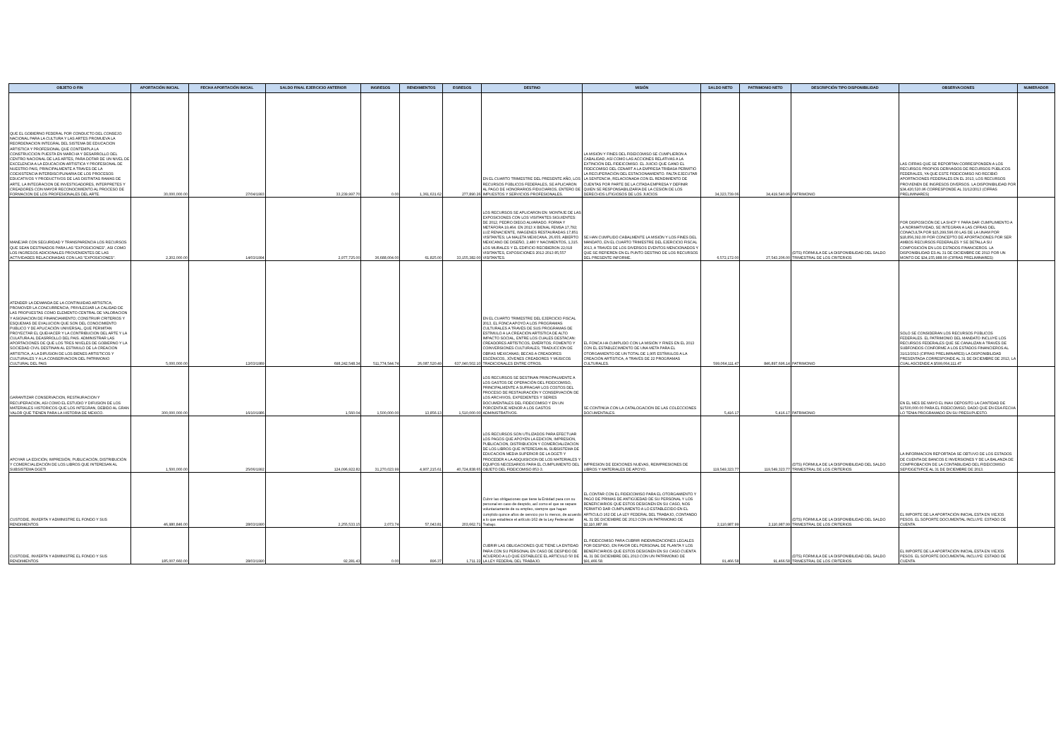| OBJETO O FIN | APORTACIÓN INICIAL | FECHA APORTACIÓN INICIAL | SALDO FINAL EJERCICIO ANTERIOR | INGRESOS | RENDIMIENTOS | EGRESOS | DESTINO | MISIÓN | SALDO NETO | PATRIMONIO NETO | DESCRIPCIÓN TIPO DISPONIBILIDAD | OBSERVACIONES | NUMERADOR |
| --- | --- | --- | --- | --- | --- | --- | --- | --- | --- | --- | --- | --- | --- |
| QUE EL GOBIERNO FEDERAL POR CONDUCTO DEL CONSEJO NACIONAL PARA LA CULTURA Y LAS ARTES PROMUEVA LA REORDENACION INTEGRAL DEL SISTEMA DE EDUCACION ARTISTICA Y PROFESIONAL QUE CONTEMPLA LA CONSTRUCCION PUESTA EN MARCHA Y DESARROLLO DEL CENTRO NACIONAL DE LAS ARTES, PARA DOTAR DE UN NIVEL DE EXCELENCIA A LA EDUCACION ARTISTICA Y PROFESIONAL DE NUESTRO PAIS, PRINCIPALMENTE A TRAVES DE LA COEXISTENCIA INTERDISCIPLINARIA DE LOS PROCESOS EDUCATIVOS Y PRODUCTIVOS DE LAS DISTINTAS RAMAS DE ARTE, LA INTEGRACION DE INVESTIGADORES, INTERPRETES Y CREADORES CON MAYOR RECONOCIMIENTO AL PROCESO DE FORMACION DE LOS PROFESIONALES DEL ARTE. | 30,000,000.00 | 27/04/1993 | 33,239,997.70 | 0.00 | 1,361,631.62 | 277,890.26 | EN EL CUARTO TRIMESTRE DEL PRESENTE AÑO, LOS RECURSOS PÚBLICOS FEDERALES, SE APLICARON AL PAGO DE HONORARIOS FIDUCIARIOS, ENTERO DE IMPUESTOS Y SERVICIOS PROFESIONALES. | LA MISIÓN Y FINES DEL FIDEICOMISO SE CUMPLIERON A CABALIDAD, ASÍ COMO LAS ACCIONES RELATIVAS A LA EXTINCIÓN DEL FIDEICOMISO. EL JUICIO QUE GANO EL FIDEICOMISO DEL CENART A LA EMPRESA TRIBASA PERMITIÓ LA RECUPERACIÓN DEL ESTACIONAMIENTO. FALTA EJECUTAR LA SENTENCIA, RELACIONADA CON EL RENDIMIENTO DE CUENTAS POR PARTE DE LA CITADA EMPRESA Y DEFINIR QUIEN SE RESPONSABILIZARÍA DE LA CESIÓN DE LOS DERECHOS LITIGIOSOS DE LOS JUICIOS | 34,323,739.06 | 34,419,540.96 | PATRIMONIO | LAS CIFRAS QUE SE REPORTAN CORRESPONDEN A LOS RECURSOS PROPIOS DERIVADOS DE RECURSOS PÚBLICOS FEDERALES, YA QUE ESTE FIDEICOMISO NO RECIBIÓ APORTACIONES FEDERALES EN EL 2013, LOS RECURSOS PROVIENEN DE INGRESOS DIVERSOS. LA DISPONIBILIDAD POR $34,420,520.96 CORRESPONDE AL 31/12/2013 (CIFRAS PRELIMINARES) | |
| MANEJAR CON SEGURIDAD Y TRANSPARENCIA LOS RECURSOS QUE SEAN DESTINADOS PARA LAS "EXPOSICIONES", ASI COMO LOS INGRESOS ADICIONALES PROVENIENTES DE LAS ACTIVIDADES RELACIONADAS CON LAS "EXPOSICIONES". | 2,202,000.00 | 14/03/1994 | 2,977,725.00 | 36,688,004.00 | 61,825.00 | 33,155,382.00 | LOS RECURSOS SE APLICARON EN: MONTAJE DE LAS EXPOSICIONES CON LOS VISITANTES SIGUIENTES: DE 2012, PEDRO DIEGO ALVARADO. FORMA Y METÁFORA 19,464. EN 2013 X BIENAL FEMSA 17,792; LUZ RENACIENTE, IMAGENES RESTAURADAS 17,851 VISITANTES; LA MALETA MEXICANA, 26,655; ABIERTO MEXICANO DE DISEÑO, 2,480 Y NACIMIENTOS, 1,315. LOS MURALES Y EL EDIFICIO RECIBIERON 22,018 VISITANTES, EXPOSICIONES 2012-2013 85,557 VISITANTES. | SE HAN CUMPLIDO CABALMENTE LA MISIÓN Y LOS FINES DEL MANDATO, EN EL CUARTO TRIMESTRE DEL EJERCICIO FISCAL 2013, A TRAVÉS DE LOS DIVERSOS EVENTOS MENCIONADOS Y QUE SE REFIEREN EN EL PUNTO DESTINO DE LOS RECURSOS DEL PRESENTE INFORME. | 6,572,172.00 | 27,543,206.00 | (DTS) FÓRMULA DE LA DISPONIBILIDAD DEL SALDO TRIMESTRAL DE LOS CRITERIOS | POR DISPOSICIÓN DE LA SHCP Y PARA DAR CUMPLIMIENTO A LA NORMATIVIDAD, SE INTEGRAN A LAS CIFRAS DEL CONACULTA POR $15,299,596.00 LAS DE LA UNAM POR $18,856,392.00 POR CONCEPTO DE APORTACIONES POR SER AMBOS RECURSOS FEDERALES Y SE DETALLA SU COMPOSICIÓN EN LOS ESTADOS FINANCIEROS. LA DISPONIBILIDAD ES AL 31 DE DICIEMBRE DE 2013 POR UN MONTO DE $34,155,988.00 (CIFRAS PRELIMINARES) | |
| ATENDER LA DEMANDA DE LA CONTINUIDAD ARTISTICA; PROMOVER LA CONCURRENCIA, PRIVILEGIAR LA CALIDAD DE LAS PROPUESTAS COMO ELEMENTO CENTRAL DE VALORACION Y ASIGNACION DE FINANCIAMIENTO; CONSTRUIR CRITERIOS Y ESQUEMAS DE EVALUCION QUE SON DEL CONOCIMIENTO PUBLICO Y DE APLICACIÓN UNIVERSAL, QUE PERMITAN PROYECTAR EL QUEHACER Y LA CONTRIBUCION DEL ARTE Y LA CULATURA AL DEASRROLLO DEL PAIS. ADMINISTRAR LAS APORTACIONES DE QUE LOS TRES NIVELES DE GOBIERNO Y LA SOCIEDAD CIVIL DESTINAN AL ESTIMULO DE LA CREACION ARTISTICA, A LA DIFUSION DE LOS BIENES ARTISTICOS Y CULTURALES Y A LA CONSERVACION DEL PATRIMONIO CULTURAL DEL PAIS | 5,000,000.00 | 12/03/1989 | 698,242,548.34 | 511,774,544.74 | 26,087,520.49 | 637,040,502.10 | EN EL CUARTO TRIMESTRE DEL EJERCICIO FISCAL 2013, EL FONCA APOYÓ A LOS PROGRAMAS CULTURALES A TRAVÉS DE SUS PROGRAMAS DE ESTÍMULO A LA CREACIÓN ARTÍSTICA DE ALTO IMPACTO SOCIAL, ENTRE LOS CUALES DESTACAN: CREADORES ARTÍSTICOS, EMÉRITOS; FOMENTO Y COINVERSIONES CULTURALES; TRADUCCIÓN DE OBRAS MEXICANAS; BECAS A CREADORES ESCÉNICOS, JÓVENES CREADORES Y MÚSICOS TRADICIONALES ENTRE OTROS. | EL FONCA HA CUMPLIDO CON LA MISIÓN Y FINES EN EL 2013 CON EL ESTABLECIMIENTO DE UNA META PARA EL OTORGAMIENTO DE UN TOTAL DE 1,905 ESTÍMULOS A LA CREACIÓN ARTÍSTICA, A TRAVÉS DE 22 PROGRAMAS CULTURALES. | 599,064,111.47 | 846,897,696.14 | PATRIMONIO | SOLO SE CONSIDERAN LOS RECURSOS PÚBLICOS FEDERALES. EL PATRIMONIO DEL MANDATO INCLUYE LOS RECURSOS FEDERALES QUE SE CANALIZAN A TRAVÉS DE SUBFONDOS CONFORME A LOS ESTADOS FINANCIEROS AL 31/12/2013 (CIFRAS PRELIMINARES) LA DISPONIBILIDAD PRESENTADA CORRESPONDE AL 31 DE DICIEMBRE DE 2013, LA CUAL ASCIENDE A $599,064,111.47 | |
| GARANTIZAR CONSERVACION, RESTAURACION Y RECUPERACION, ASI COMO EL ESTUDIO Y DIFUSION DE LOS MATERIALES HISTORICOS QUE LOS INTEGRAN, DEBIDO AL GRAN VALOR QUE TIENEN PARA LA HISTORIA DE MEXICO. | 300,000,000.00 | 16/10/1986 | 1,560.04 | 1,500,000.00 | 13,856.13 | 1,510,000.00 | LOS RECURSOS SE DESTINAN PRINCIPALMENTE A LOS GASTOS DE OPERACIÓN DEL FIDEICOMISO, PRINCIPALMENTE A SUFRAGAR LOS COSTOS DEL PROCESO DE RESTAURACIÓN Y CONSERVACIÓN DE LOS ARCHIVOS, EXPEDIENTES Y SERIES DOCUMENTALES DEL FIDEICOMISO Y EN UN PORCENTAJE MENOR A LOS GASTOS ADMINISTRATIVOS. | SE CONTINÚA CON LA CATALOGACIÓN DE LAS COLECCIONES DOCUMENTALES. | 5,416.17 | 5,416.17 | PATRIMONIO | EN EL MES DE MAYO EL INAH DEPOSITO LA CANTIDAD DE $1'500,000.00 PARA EL FIDEICOMISO, DADO QUE EN ESA FECHA LO TENIA PROGRAMADO EN SU PRESUPUESTO. | |
| APOYAR LA EDICIÓN, IMPRESIÓN, PUBLICACIÓN, DISTRIBUCIÓN Y COMERCIALIZACIÓN DE LOS LIBROS QUE INTERESAN AL SUBSISTEMA DGETI | 1,500,000.00 | 25/06/1992 | 124,096,922.82 | 31,270,023.99 | 4,907,215.61 | 40,724,838.65 | LOS RECURSOS SON UTILIZADOS PARA EFECTUAR LOS PAGOS QUE APOYEN LA EDICION, IMPRESION, PUBLICACION, DISTRIBUCION Y COMERCIALIZACION DE LOS LIBROS QUE INTERESAN AL SUBSISTEMA DE EDUCACION MEDIA SUPERIOR DE LA DGETI Y PROCEDER A LA ADQUISICION DE LOS MATERIALES Y EQUIPOS NECESARIOS PARA EL CUMPLIMIENTO DEL OBJETO DEL FIDEICOMISO 853-3. | IMPRESION DE EDICIONES NUEVAS, REIMPRESIONES DE LIBROS Y MATERIALES DE APOYO. | 119,549,323.77 | 119,549,323.77 | (DTS) FÓRMULA DE LA DISPONIBILIDAD DEL SALDO TRIMESTRAL DE LOS CRITERIOS | LA INFORMACION REPORTADA SE OBTUVO DE LOS ESTADOS DE CUENTA DE BANCOS E INVERSIONES Y DE LA BALANZA DE COMPROBACION DE LA CONTABILIDAD DEL FIDEICOMISO SEP/DGETI/FCE AL 31 DE DICIEMBRE DE 2013. | |
| CUSTODIE, INVIERTA Y ADMINISTRE EL FONDO Y SUS RENDIMIENTOS | 46,980,846.00 | 28/03/1990 | 2,255,533.15 | 2,073.74 | 57,043.81 | 203,662.71 | Cubrir las obligaciones que tiene la Entidad para con su personal en caso de despido, así como el que se separe voluntariamente de su empleo, siempre que hayan cumplido quince años de servicio por lo menos, de acuerdo a lo que establece el artículo 162 de la Ley Federal del Trabajo. | EL CONTAR CON EL FIDEICOMISO PARA EL OTORGAMIENTO Y PAGO DE PRIMAS DE ANTIGÜEDAD DE SU PERSONAL Y LOS BENEFICIARIOS QUE ESTOS DESIGNEN EN SU CASO, NOS PERMITIÓ DAR CUMPLIMIENTO A LO ESTABLECIDO EN EL ARTICULO 162 DE LA LEY FEDERAL DEL TRABAJO, CONTANDO AL 31 DE DICIEMBRE DE 2013 CON UN PATRIMONIO DE $2,110,987.99. | 2,110,987.99 | 2,110,987.99 | (DTS) FÓRMULA DE LA DISPONIBILIDAD DEL SALDO TRIMESTRAL DE LOS CRITERIOS | EL IMPORTE DE LA APORTACIÓN INICIAL ESTA EN VIEJOS PESOS. EL SOPORTE DOCUMENTAL INCLUYE: ESTADO DE CUENTA. | |
| CUSTODIE, INVIERTA Y ADMINISTRE EL FONDO Y SUS RENDIMIENTOS | 185,007,660.00 | 28/03/1990 | 92,281.43 | 0.00 | 896.37 | 1,711.22 | CUBRIR LAS OBLIGACIONES QUE TIENE LA ENTIDAD PARA CON SU PERSONAL EN CASO DE DESPIDO DE ACUERDO A LO QUE ESTABLECE EL ARTÍCULO 50 DE LA LEY FEDERAL DEL TRABAJO. | EL FIDEICOMISO PARA CUBRIR INDEMNIZACIONES LEGALES POR DESPIDO, EN FAVOR DEL PERSONAL DE PLANTA Y LOS BENEFICIARIOS QUE ESTOS DESIGNEN EN SU CASO CUENTA AL 31 DE DICIEMBRE DEL 2013 CON UN PATRIMONIO DE $91,466.58. | 91,466.58 | 91,466.58 | (DTS) FÓRMULA DE LA DISPONIBILIDAD DEL SALDO TRIMESTRAL DE LOS CRITERIOS | EL IMPORTE DE LA APORTACIÓN INICIAL ESTA EN VIEJOS PESOS. EL SOPORTE DOCUMENTAL INCLUYE: ESTADO DE CUENTA. | |